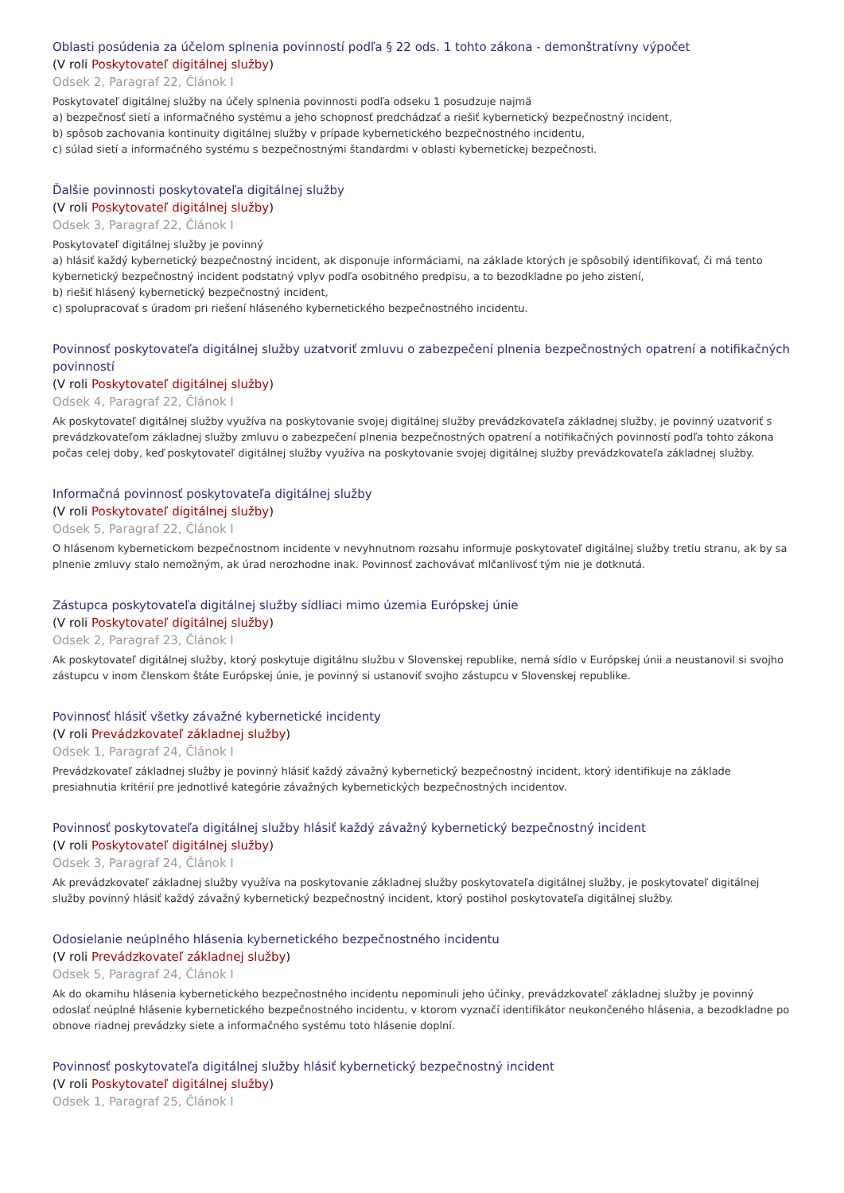Oblasti posúdenia za účelom splnenia povinností podľa § 22 ods. 1 tohto zákona - demonštratívny výpočet
(V roli Poskytovateľ digitálnej služby)
Odsek 2, Paragraf 22, Článok I
Poskytovateľ digitálnej služby na účely splnenia povinnosti podľa odseku 1 posudzuje najmä
a) bezpečnosť sietí a informačného systému a jeho schopnosť predchádzať a riešiť kybernetický bezpečnostný incident,
b) spôsob zachovania kontinuity digitálnej služby v prípade kybernetického bezpečnostného incidentu,
c) súlad sietí a informačného systému s bezpečnostnými štandardmi v oblasti kybernetickej bezpečnosti.
Ďalšie povinnosti poskytovateľa digitálnej služby
(V roli Poskytovateľ digitálnej služby)
Odsek 3, Paragraf 22, Článok I
Poskytovateľ digitálnej služby je povinný
a) hlásiť každý kybernetický bezpečnostný incident, ak disponuje informáciami, na základe ktorých je spôsobilý identifikovať, či má tento kybernetický bezpečnostný incident podstatný vplyv podľa osobitného predpisu, a to bezodkladne po jeho zistení,
b) riešiť hlásený kybernetický bezpečnostný incident,
c) spolupracovať s úradom pri riešení hláseného kybernetického bezpečnostného incidentu.
Povinnosť poskytovateľa digitálnej služby uzatvoriť zmluvu o zabezpečení plnenia bezpečnostných opatrení a notifikačných povinností
(V roli Poskytovateľ digitálnej služby)
Odsek 4, Paragraf 22, Článok I
Ak poskytovateľ digitálnej služby využíva na poskytovanie svojej digitálnej služby prevádzkovateľa základnej služby, je povinný uzatvoriť s prevádzkovateľom základnej služby zmluvu o zabezpečení plnenia bezpečnostných opatrení a notifikačných povinností podľa tohto zákona počas celej doby, keď poskytovateľ digitálnej služby využíva na poskytovanie svojej digitálnej služby prevádzkovateľa základnej služby.
Informačná povinnosť poskytovateľa digitálnej služby
(V roli Poskytovateľ digitálnej služby)
Odsek 5, Paragraf 22, Článok I
O hlásenom kybernetickom bezpečnostnom incidente v nevyhnutnom rozsahu informuje poskytovateľ digitálnej služby tretiu stranu, ak by sa plnenie zmluvy stalo nemožným, ak úrad nerozhodne inak. Povinnosť zachovávať mlčanlivosť tým nie je dotknutá.
Zástupca poskytovateľa digitálnej služby sídliaci mimo územia Európskej únie
(V roli Poskytovateľ digitálnej služby)
Odsek 2, Paragraf 23, Článok I
Ak poskytovateľ digitálnej služby, ktorý poskytuje digitálnu službu v Slovenskej republike, nemá sídlo v Európskej únii a neustanovil si svojho zástupcu v inom členskom štáte Európskej únie, je povinný si ustanoviť svojho zástupcu v Slovenskej republike.
Povinnosť hlásiť všetky závažné kybernetické incidenty
(V roli Prevádzkovateľ základnej služby)
Odsek 1, Paragraf 24, Článok I
Prevádzkovateľ základnej služby je povinný hlásiť každý závažný kybernetický bezpečnostný incident, ktorý identifikuje na základe presiahnutia kritérií pre jednotlivé kategórie závažných kybernetických bezpečnostných incidentov.
Povinnosť poskytovateľa digitálnej služby hlásiť každý závažný kybernetický bezpečnostný incident
(V roli Poskytovateľ digitálnej služby)
Odsek 3, Paragraf 24, Článok I
Ak prevádzkovateľ základnej služby využíva na poskytovanie základnej služby poskytovateľa digitálnej služby, je poskytovateľ digitálnej služby povinný hlásiť každý závažný kybernetický bezpečnostný incident, ktorý postihol poskytovateľa digitálnej služby.
Odosielanie neúplného hlásenia kybernetického bezpečnostného incidentu
(V roli Prevádzkovateľ základnej služby)
Odsek 5, Paragraf 24, Článok I
Ak do okamihu hlásenia kybernetického bezpečnostného incidentu nepominuli jeho účinky, prevádzkovateľ základnej služby je povinný odoslať neúplné hlásenie kybernetického bezpečnostného incidentu, v ktorom vyznačí identifikátor neukončeného hlásenia, a bezodkladne po obnove riadnej prevádzky siete a informačného systému toto hlásenie doplní.
Povinnosť poskytovateľa digitálnej služby hlásiť kybernetický bezpečnostný incident
(V roli Poskytovateľ digitálnej služby)
Odsek 1, Paragraf 25, Článok I